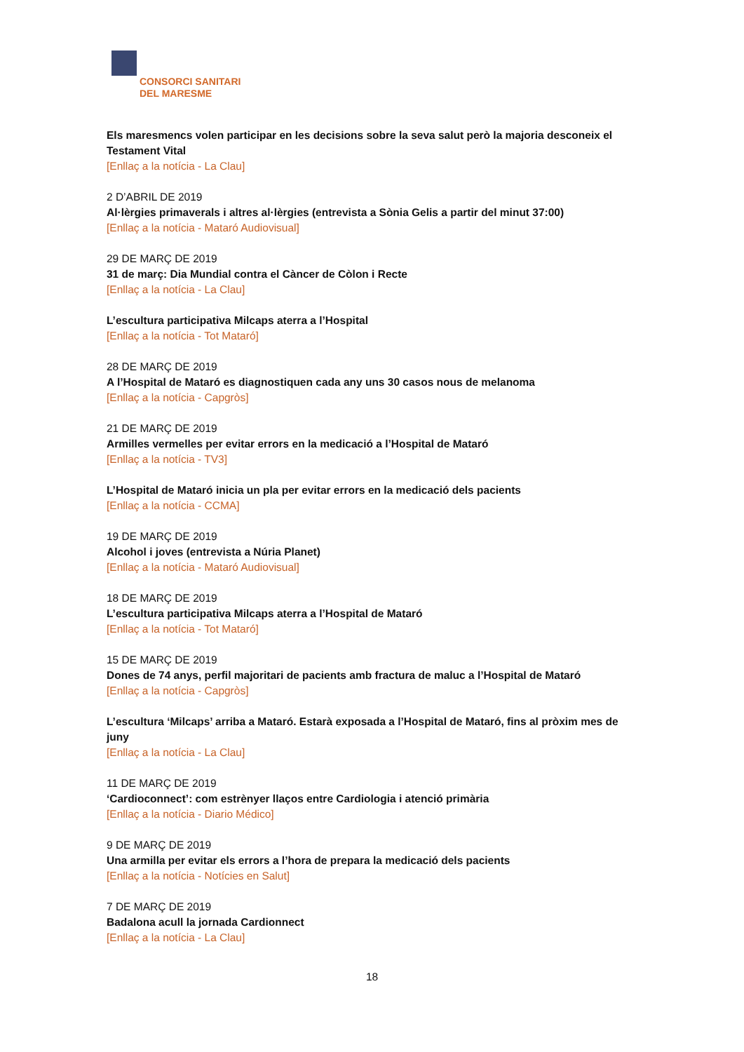CONSORCI SANITARI
DEL MARESME
Els maresmencs volen participar en les decisions sobre la seva salut però la majoria desconeix el Testament Vital
[Enllaç a la notícia - La Clau]
2 D’ABRIL DE 2019
Al·lèrgies primaverals i altres al·lèrgies (entrevista a Sònia Gelis a partir del minut 37:00)
[Enllaç a la notícia - Mataró Audiovisual]
29 DE MARÇ DE 2019
31 de març: Dia Mundial contra el Càncer de Còlon i Recte
[Enllaç a la notícia - La Clau]
L’escultura participativa Milcaps aterra a l’Hospital
[Enllaç a la notícia - Tot Mataró]
28 DE MARÇ DE 2019
A l’Hospital de Mataró es diagnostiquen cada any uns 30 casos nous de melanoma
[Enllaç a la notícia - Capgròs]
21 DE MARÇ DE 2019
Armilles vermelles per evitar errors en la medicació a l’Hospital de Mataró
[Enllaç a la notícia - TV3]
L’Hospital de Mataró inicia un pla per evitar errors en la medicació dels pacients
[Enllaç a la notícia - CCMA]
19 DE MARÇ DE 2019
Alcohol i joves (entrevista a Núria Planet)
[Enllaç a la notícia - Mataró Audiovisual]
18 DE MARÇ DE 2019
L’escultura participativa Milcaps aterra a l’Hospital de Mataró
[Enllaç a la notícia - Tot Mataró]
15 DE MARÇ DE 2019
Dones de 74 anys, perfil majoritari de pacients amb fractura de maluc a l’Hospital de Mataró
[Enllaç a la notícia - Capgròs]
L’escultura ‘Milcaps’ arriba a Mataró. Estarà exposada a l’Hospital de Mataró, fins al pròxim mes de juny
[Enllaç a la notícia - La Clau]
11 DE MARÇ DE 2019
‘Cardioconnect’: com estrènyer llaços entre Cardiologia i atenció primària
[Enllaç a la notícia - Diario Médico]
9 DE MARÇ DE 2019
Una armilla per evitar els errors a l’hora de prepara la medicació dels pacients
[Enllaç a la notícia - Notícies en Salut]
7 DE MARÇ DE 2019
Badalona acull la jornada Cardionnect
[Enllaç a la notícia - La Clau]
18